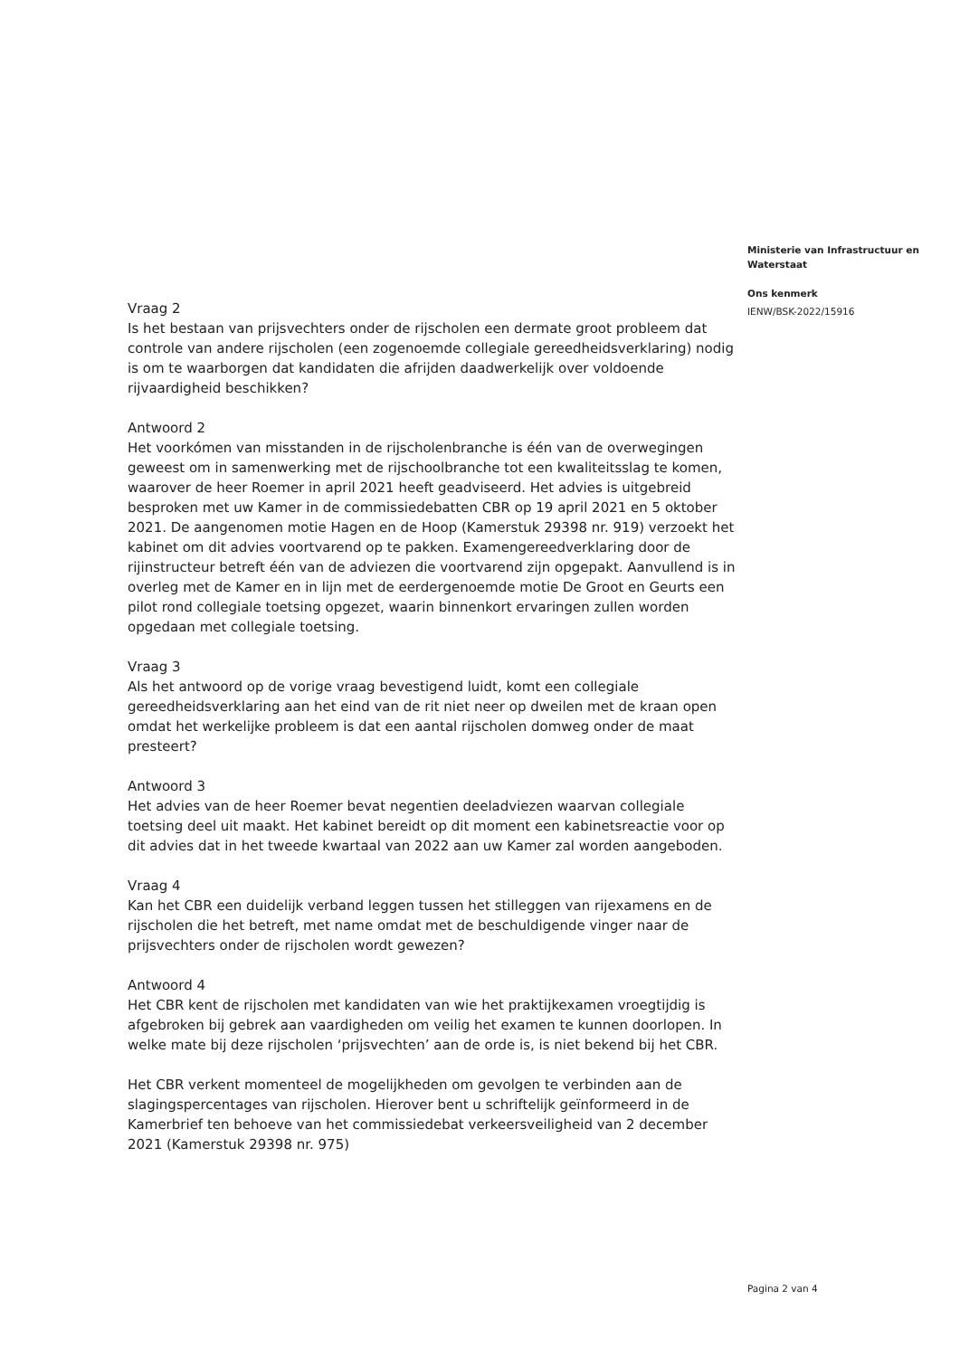Ministerie van Infrastructuur en Waterstaat
Ons kenmerk
IENW/BSK-2022/15916
Vraag 2
Is het bestaan van prijsvechters onder de rijscholen een dermate groot probleem dat controle van andere rijscholen (een zogenoemde collegiale gereedheidsverklaring) nodig is om te waarborgen dat kandidaten die afrijden daadwerkelijk over voldoende rijvaardigheid beschikken?
Antwoord 2
Het voorkómen van misstanden in de rijscholenbranche is één van de overwegingen geweest om in samenwerking met de rijschoolbranche tot een kwaliteitsslag te komen, waarover de heer Roemer in april 2021 heeft geadviseerd. Het advies is uitgebreid besproken met uw Kamer in de commissiedebatten CBR op 19 april 2021 en 5 oktober 2021. De aangenomen motie Hagen en de Hoop (Kamerstuk 29398 nr. 919) verzoekt het kabinet om dit advies voortvarend op te pakken. Examengereedverklaring door de rijinstructeur betreft één van de adviezen die voortvarend zijn opgepakt. Aanvullend is in overleg met de Kamer en in lijn met de eerdergenoemde motie De Groot en Geurts een pilot rond collegiale toetsing opgezet, waarin binnenkort ervaringen zullen worden opgedaan met collegiale toetsing.
Vraag 3
Als het antwoord op de vorige vraag bevestigend luidt, komt een collegiale gereedheidsverklaring aan het eind van de rit niet neer op dweilen met de kraan open omdat het werkelijke probleem is dat een aantal rijscholen domweg onder de maat presteert?
Antwoord 3
Het advies van de heer Roemer bevat negentien deeladviezen waarvan collegiale toetsing deel uit maakt. Het kabinet bereidt op dit moment een kabinetsreactie voor op dit advies dat in het tweede kwartaal van 2022 aan uw Kamer zal worden aangeboden.
Vraag 4
Kan het CBR een duidelijk verband leggen tussen het stilleggen van rijexamens en de rijscholen die het betreft, met name omdat met de beschuldigende vinger naar de prijsvechters onder de rijscholen wordt gewezen?
Antwoord 4
Het CBR kent de rijscholen met kandidaten van wie het praktijkexamen vroegtijdig is afgebroken bij gebrek aan vaardigheden om veilig het examen te kunnen doorlopen. In welke mate bij deze rijscholen ‘prijsvechten’ aan de orde is, is niet bekend bij het CBR.
Het CBR verkent momenteel de mogelijkheden om gevolgen te verbinden aan de slagingspercentages van rijscholen. Hierover bent u schriftelijk geïnformeerd in de Kamerbrief ten behoeve van het commissiedebat verkeersveiligheid van 2 december 2021 (Kamerstuk 29398 nr. 975)
Pagina 2 van 4